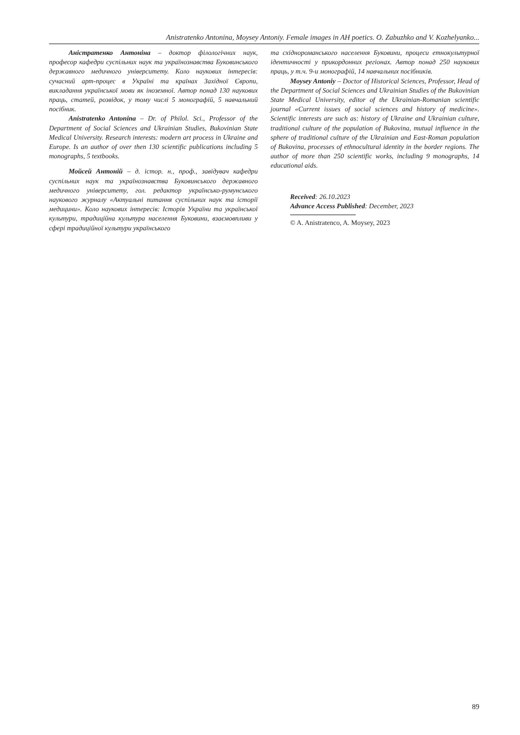Anistratenko Antonina, Moysey Antoniy. Female images in AH poetics. O. Zabuzhko and V. Kozhelyanko...
Аністратенко Антоніна – доктор філологічних наук, професор кафедри суспільних наук та українознавства Буковинського державного медичного університету. Коло наукових інтересів: сучасний арт-процес в Україні та країнах Західної Європи, викладання української мови як іноземної. Автор понад 130 наукових праць, статей, розвідок, у тому числі 5 монографій, 5 навчальний посібник.
Anistratenko Antonina – Dr. of Philol. Sci., Professor of the Department of Social Sciences and Ukrainian Studies, Bukovinian State Medical University. Research interests: modern art process in Ukraine and Europe. Is an author of over then 130 scientific publications including 5 monographs, 5 textbooks.
Мойсей Антоній – д. істор. н., проф., завідувач кафедри суспільних наук та українознавства Буковинського державного медичного університету, гол. редактор українсько-румунського наукового журналу «Актуальні питання суспільних наук та історії медицини». Коло наукових інтересів: Історія України та української культури, традиційна культура населення Буковини, взаємовпливи у сфері традиційної культури українського
та східнороманського населення Буковини, процеси етнокультурної ідентичності у прикордонних регіонах. Автор понад 250 наукових праць, у т.ч. 9-и монографій, 14 навчальних посібників.
Moysey Antoniy – Doctor of Historical Sciences, Professor, Head of the Department of Social Sciences and Ukrainian Studies of the Bukovinian State Medical University, editor of the Ukrainian-Romanian scientific journal «Current issues of social sciences and history of medicine». Scientific interests are such as: history of Ukraine and Ukrainian culture, traditional culture of the population of Bukovina, mutual influence in the sphere of traditional culture of the Ukrainian and East-Roman population of Bukovina, processes of ethnocultural identity in the border regions. The author of more than 250 scientific works, including 9 monographs, 14 educational aids.
Received: 26.10.2023
Advance Access Published: December, 2023
© A. Anistratenco, A. Moysey, 2023
89